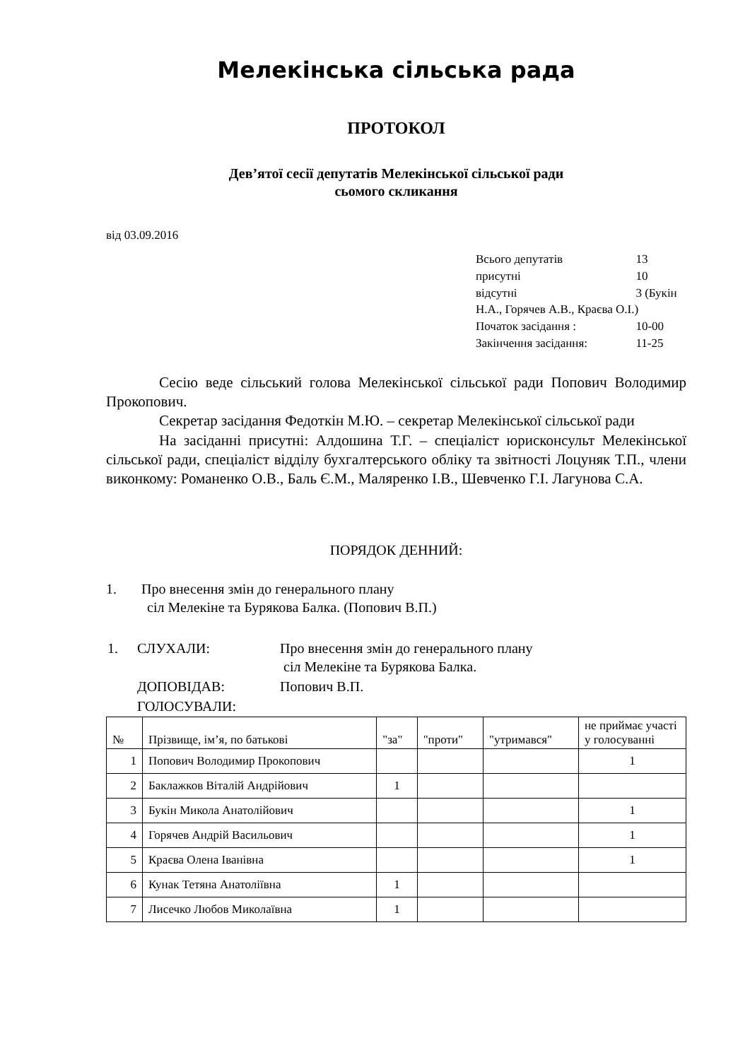Мелекінська сільська рада
ПРОТОКОЛ
Дев’ятої сесії депутатів Мелекінської сільської ради
сьомого скликання
від 03.09.2016
| Всього депутатів | 13 |
| присутні | 10 |
| відсутні | 3 (Букін |
| Н.А., Горячев А.В., Краєва О.І.) | |
| Початок засідання : | 10-00 |
| Закінчення засідання: | 11-25 |
Сесію веде сільський голова Мелекінської сільської ради Попович Володимир Прокопович.
Секретар засідання Федоткін М.Ю. – секретар Мелекінської сільської ради
На засіданні присутні: Алдошина Т.Г. – спеціаліст юрисконсульт Мелекінської сільської ради, спеціаліст відділу бухгалтерського обліку та звітності Лоцуняк Т.П., члени виконкому: Романенко О.В., Баль Є.М., Маляренко І.В., Шевченко Г.І. Лагунова С.А.
ПОРЯДОК ДЕННИЙ:
1. Про внесення змін до генерального плану
сіл Мелекіне та Бурякова Балка. (Попович В.П.)
| 1. | СЛУХАЛИ: | Про внесення змін до генерального плану сіл Мелекіне та Бурякова Балка. |
| | ДОПОВІДАВ: | Попович В.П. |
| | ГОЛОСУВАЛИ: | |
| № | Прізвище, імʼя, по батькові | "за" | "проти" | "утримався" | не приймає участі у голосуванні |
| --- | --- | --- | --- | --- | --- |
| 1 | Попович Володимир Прокопович | | | | 1 |
| 2 | Баклажков Віталій Андрійович | 1 | | | |
| 3 | Букін Микола Анатолійович | | | | 1 |
| 4 | Горячев Андрій Васильович | | | | 1 |
| 5 | Краєва Олена Іванівна | | | | 1 |
| 6 | Кунак Тетяна Анатоліївна | 1 | | | |
| 7 | Лисечко Любов Миколаївна | 1 | | | |